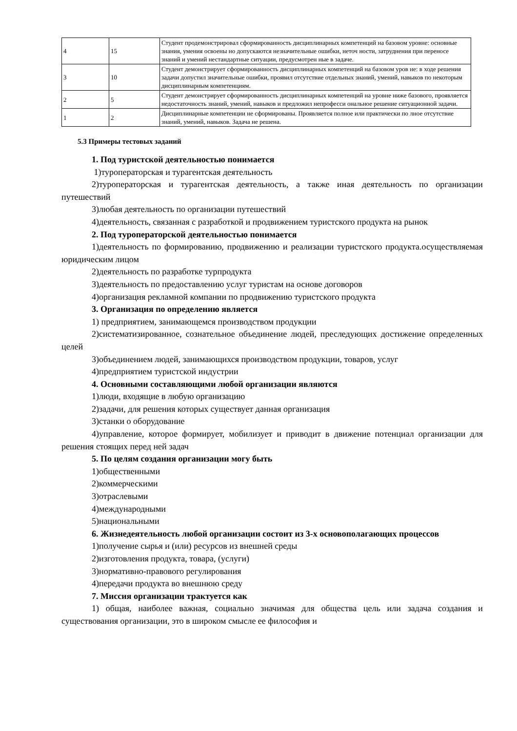| 4 | 15 | Студент продемонстрировал сформированность дисциплинарных компетенций на базовом уровне: основные знания, умения освоены но допускаются незначительные ошибки, неточ ности, затруднения при переносе знаний и умений нестандартные ситуации, предусмотрен ные в задаче. |
| 3 | 10 | Студент демонстрирует сформированность дисциплинарных компетенций на базовом уров не: в ходе решения задачи допустил значительные ошибки, проявил отсутствие отдельных знаний, умений, навыков по некоторым дисциплинарным компетенциям. |
| 2 | 5 | Студент демонстрирует сформированность дисциплинарных компетенций на уровне ниже базового, проявляется недостаточность знаний, умений, навыков и предложил непрофесси ональное решение ситуационной задачи. |
| 1 | 2 | Дисциплинарные компетенции не сформированы. Проявляется полное или практически по лное отсутствие знаний, умений, навыков. Задача не решена. |
5.3 Примеры тестовых заданий
1. Под туристской деятельностью понимается
1)туроператорская и турагентская деятельность
2)туроператорская и турагентская деятельность, а также иная деятельность по организации путешествий
3)любая деятельность по организации путешествий
4)деятельность, связанная с разработкой и продвижением туристского продукта на рынок
2. Под туроператорской деятельностью понимается
1)деятельность по формированию, продвижению и реализации туристского продукта.осуществляемая юридическим лицом
2)деятельность по разработке турпродукта
3)деятельность по предоставлению услуг туристам на основе договоров
4)организация рекламной компании по продвижению туристского продукта
3. Организация по определению является
1) предприятием, занимающемся производством продукции
2)систематизированное, сознательное объединение людей, преследующих достижение определенных целей
3)объединением людей, занимающихся производством продукции, товаров, услуг
4)предприятием туристской индустрии
4. Основными составляющими любой организации являются
1)люди, входящие в любую организацию
2)задачи, для решения которых существует данная организация
3)станки о оборудование
4)управление, которое формирует, мобилизует и приводит в движение потенциал организации для решения стоящих перед ней задач
5. По целям создания организации могу быть
1)общественными
2)коммерческими
3)отраслевыми
4)международными
5)национальными
6. Жизнедеятельность любой организации состоит из 3-х основополагающих процессов
1)получение сырья и (или) ресурсов из внешней среды
2)изготовления продукта, товара, (услуги)
3)нормативно-правового регулирования
4)передачи продукта во внешнюю среду
7. Миссия организации трактуется как
1) общая, наиболее важная, социально значимая для общества цель или задача создания и существования организации, это в широком смысле ее философия и